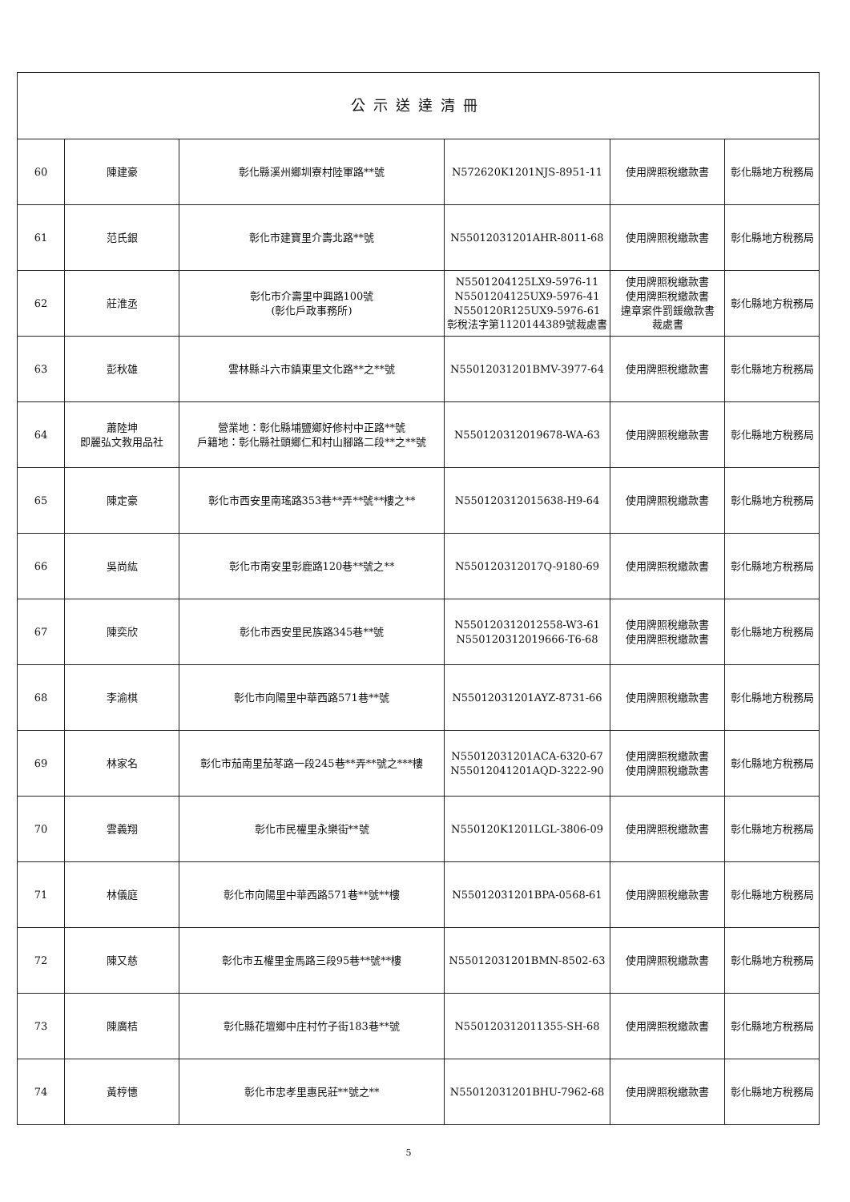| 公示送達清冊 | | | | | |
| --- | --- | --- | --- | --- | --- |
| 60 | 陳建豪 | 彰化縣溪州鄉圳寮村陸軍路**號 | N572620K1201NJS-8951-11 | 使用牌照稅繳款書 | 彰化縣地方稅務局 |
| 61 | 范氏銀 | 彰化市建寶里介壽北路**號 | N55012031201AHR-8011-68 | 使用牌照稅繳款書 | 彰化縣地方稅務局 |
| 62 | 莊淮丞 | 彰化市介壽里中興路100號 (彰化戶政事務所) | N5501204125LX9-5976-11 N5501204125UX9-5976-41 N550120R125UX9-5976-61 彰稅法字第1120144389號裁處書 | 使用牌照稅繳款書 使用牌照稅繳款書 違章案件罰鍰繳款書 裁處書 | 彰化縣地方稅務局 |
| 63 | 彭秋雄 | 雲林縣斗六市鎮東里文化路**之**號 | N55012031201BMV-3977-64 | 使用牌照稅繳款書 | 彰化縣地方稅務局 |
| 64 | 蕭陸坤 即麗弘文教用品社 | 營業地：彰化縣埔鹽鄉好修村中正路**號 戶籍地：彰化縣社頭鄉仁和村山腳路二段**之**號 | N550120312019678-WA-63 | 使用牌照稅繳款書 | 彰化縣地方稅務局 |
| 65 | 陳定豪 | 彰化市西安里南瑤路353巷**弄**號**樓之** | N550120312015638-H9-64 | 使用牌照稅繳款書 | 彰化縣地方稅務局 |
| 66 | 吳尚紘 | 彰化市南安里彰鹿路120巷**號之** | N550120312017Q-9180-69 | 使用牌照稅繳款書 | 彰化縣地方稅務局 |
| 67 | 陳奕欣 | 彰化市西安里民族路345巷**號 | N550120312012558-W3-61 N550120312019666-T6-68 | 使用牌照稅繳款書 使用牌照稅繳款書 | 彰化縣地方稅務局 |
| 68 | 李渝棋 | 彰化市向陽里中華西路571巷**號 | N55012031201AYZ-8731-66 | 使用牌照稅繳款書 | 彰化縣地方稅務局 |
| 69 | 林家名 | 彰化市茄南里茄苳路一段245巷**弄**號之***樓 | N55012031201ACA-6320-67 N55012041201AQD-3222-90 | 使用牌照稅繳款書 使用牌照稅繳款書 | 彰化縣地方稅務局 |
| 70 | 雲義翔 | 彰化市民權里永樂街**號 | N550120K1201LGL-3806-09 | 使用牌照稅繳款書 | 彰化縣地方稅務局 |
| 71 | 林儀庭 | 彰化市向陽里中華西路571巷**號**樓 | N55012031201BPA-0568-61 | 使用牌照稅繳款書 | 彰化縣地方稅務局 |
| 72 | 陳又慈 | 彰化市五權里金馬路三段95巷**號**樓 | N55012031201BMN-8502-63 | 使用牌照稅繳款書 | 彰化縣地方稅務局 |
| 73 | 陳廣桔 | 彰化縣花壇鄉中庄村竹子街183巷**號 | N550120312011355-SH-68 | 使用牌照稅繳款書 | 彰化縣地方稅務局 |
| 74 | 黃梈憓 | 彰化市忠孝里惠民莊**號之** | N55012031201BHU-7962-68 | 使用牌照稅繳款書 | 彰化縣地方稅務局 |
5